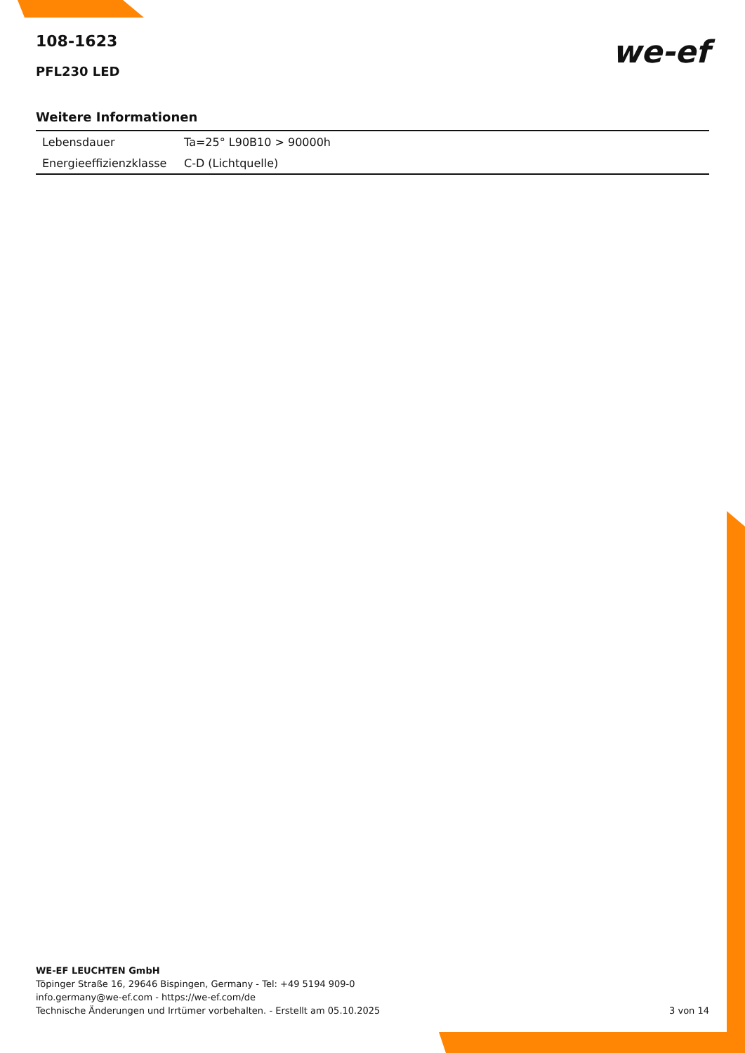108-1623
PFL230 LED
we-ef
Weitere Informationen
| Lebensdauer | Ta=25° L90B10 > 90000h |
| Energieeffizienzklasse | C-D (Lichtquelle) |
WE-EF LEUCHTEN GmbH
Töpinger Straße 16, 29646 Bispingen, Germany - Tel: +49 5194 909-0
info.germany@we-ef.com - https://we-ef.com/de
Technische Änderungen und Irrtümer vorbehalten. - Erstellt am 05.10.2025 3 von 14